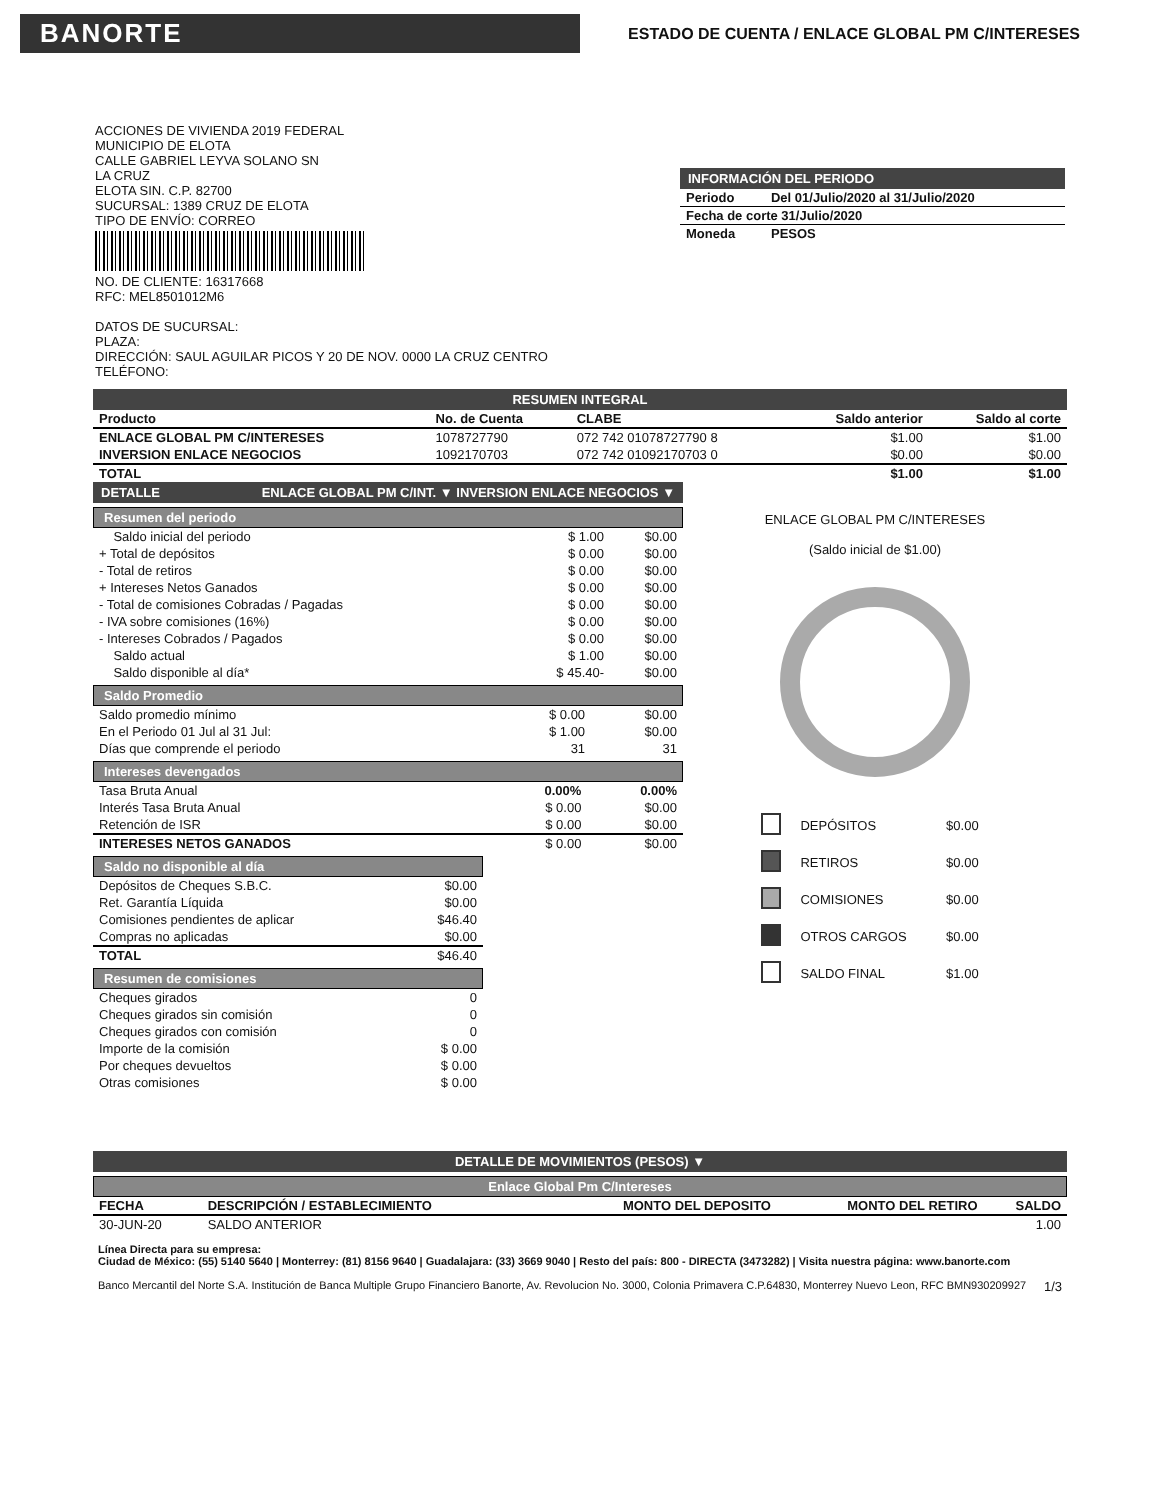BANORTE
ESTADO DE CUENTA / ENLACE GLOBAL PM C/INTERESES
ACCIONES DE VIVIENDA 2019 FEDERAL
MUNICIPIO DE ELOTA
CALLE GABRIEL LEYVA SOLANO SN
LA CRUZ
ELOTA SIN. C.P. 82700
SUCURSAL: 1389 CRUZ DE ELOTA
TIPO DE ENVÍO: CORREO
NO. DE CLIENTE: 16317668
RFC: MEL8501012M6
DATOS DE SUCURSAL:
PLAZA:
DIRECCIÓN: SAUL AGUILAR PICOS Y 20 DE NOV. 0000 LA CRUZ CENTRO
TELÉFONO:
INFORMACIÓN DEL PERIODO
| Periodo | Del 01/Julio/2020 al 31/Julio/2020 |
| Fecha de corte 31/Julio/2020 | |
| Moneda | PESOS |
RESUMEN INTEGRAL
| Producto | No. de Cuenta | CLABE | Saldo anterior | Saldo al corte |
| --- | --- | --- | --- | --- |
| ENLACE GLOBAL PM C/INTERESES | 1078727790 | 072 742 01078727790 8 | $1.00 | $1.00 |
| INVERSION ENLACE NEGOCIOS | 1092170703 | 072 742 01092170703 0 | $0.00 | $0.00 |
| TOTAL | | | $1.00 | $1.00 |
DETALLE ENLACE GLOBAL PM C/INT. ▼ INVERSION ENLACE NEGOCIOS ▼
Resumen del periodo
| Saldo inicial del periodo | $ 1.00 | $0.00 |
| + Total de depósitos | $ 0.00 | $0.00 |
| - Total de retiros | $ 0.00 | $0.00 |
| + Intereses Netos Ganados | $ 0.00 | $0.00 |
| - Total de comisiones Cobradas / Pagadas | $ 0.00 | $0.00 |
| - IVA sobre comisiones (16%) | $ 0.00 | $0.00 |
| - Intereses Cobrados / Pagados | $ 0.00 | $0.00 |
| Saldo actual | $ 1.00 | $0.00 |
| Saldo disponible al día* | $ 45.40- | $0.00 |
Saldo Promedio
| Saldo promedio mínimo | $ 0.00 | $0.00 |
| En el Periodo 01 Jul al 31 Jul: | $ 1.00 | $0.00 |
| Días que comprende el periodo | 31 | 31 |
Intereses devengados
| Tasa Bruta Anual | 0.00% | 0.00% |
| Interés Tasa Bruta Anual | $ 0.00 | $0.00 |
| Retención de ISR | $ 0.00 | $0.00 |
| INTERESES NETOS GANADOS | $ 0.00 | $0.00 |
Saldo no disponible al día
| Depósitos de Cheques S.B.C. | $0.00 |
| Ret. Garantía Líquida | $0.00 |
| Comisiones pendientes de aplicar | $46.40 |
| Compras no aplicadas | $0.00 |
| TOTAL | $46.40 |
Resumen de comisiones
| Cheques girados | 0 |
| Cheques girados sin comisión | 0 |
| Cheques girados con comisión | 0 |
| Importe de la comisión | $ 0.00 |
| Por cheques devueltos | $ 0.00 |
| Otras comisiones | $ 0.00 |
ENLACE GLOBAL PM C/INTERESES
(Saldo inicial de $1.00)
| | DEPÓSITOS | $0.00 |
| | RETIROS | $0.00 |
| | COMISIONES | $0.00 |
| | OTROS CARGOS | $0.00 |
| | SALDO FINAL | $1.00 |
DETALLE DE MOVIMIENTOS (PESOS) ▼
Enlace Global Pm C/Intereses
| FECHA | DESCRIPCIÓN / ESTABLECIMIENTO | MONTO DEL DEPOSITO | MONTO DEL RETIRO | SALDO |
| --- | --- | --- | --- | --- |
| 30-JUN-20 | SALDO ANTERIOR | | | 1.00 |
Línea Directa para su empresa:
Ciudad de México: (55) 5140 5640 | Monterrey: (81) 8156 9640 | Guadalajara: (33) 3669 9040 | Resto del país: 800 - DIRECTA (3473282) | Visita nuestra página: www.banorte.com
Banco Mercantil del Norte S.A. Institución de Banca Multiple Grupo Financiero Banorte, Av. Revolucion No. 3000, Colonia Primavera C.P.64830, Monterrey Nuevo Leon, RFC BMN930209927 1/3